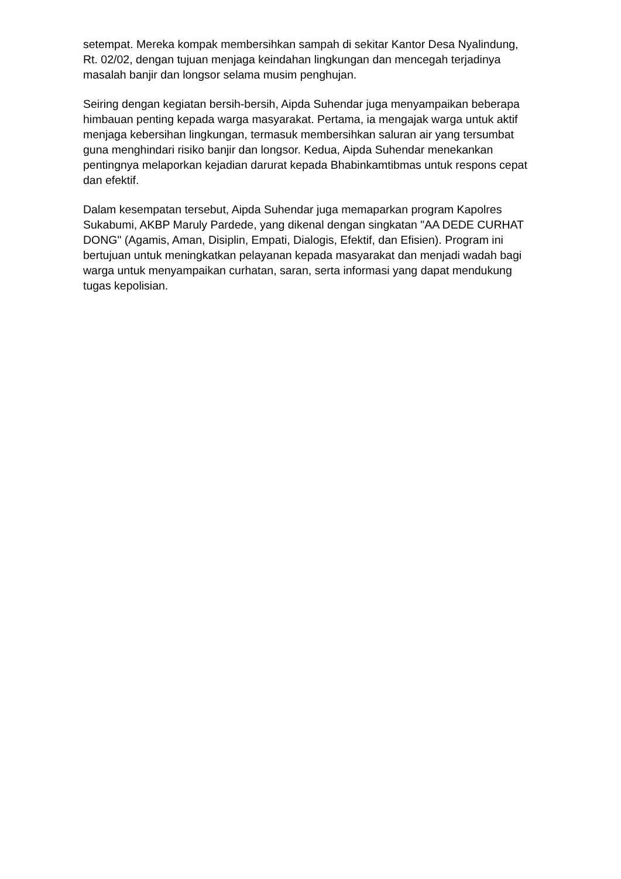setempat. Mereka kompak membersihkan sampah di sekitar Kantor Desa Nyalindung, Rt. 02/02, dengan tujuan menjaga keindahan lingkungan dan mencegah terjadinya masalah banjir dan longsor selama musim penghujan.
Seiring dengan kegiatan bersih-bersih, Aipda Suhendar juga menyampaikan beberapa himbauan penting kepada warga masyarakat. Pertama, ia mengajak warga untuk aktif menjaga kebersihan lingkungan, termasuk membersihkan saluran air yang tersumbat guna menghindari risiko banjir dan longsor. Kedua, Aipda Suhendar menekankan pentingnya melaporkan kejadian darurat kepada Bhabinkamtibmas untuk respons cepat dan efektif.
Dalam kesempatan tersebut, Aipda Suhendar juga memaparkan program Kapolres Sukabumi, AKBP Maruly Pardede, yang dikenal dengan singkatan "AA DEDE CURHAT DONG" (Agamis, Aman, Disiplin, Empati, Dialogis, Efektif, dan Efisien). Program ini bertujuan untuk meningkatkan pelayanan kepada masyarakat dan menjadi wadah bagi warga untuk menyampaikan curhatan, saran, serta informasi yang dapat mendukung tugas kepolisian.